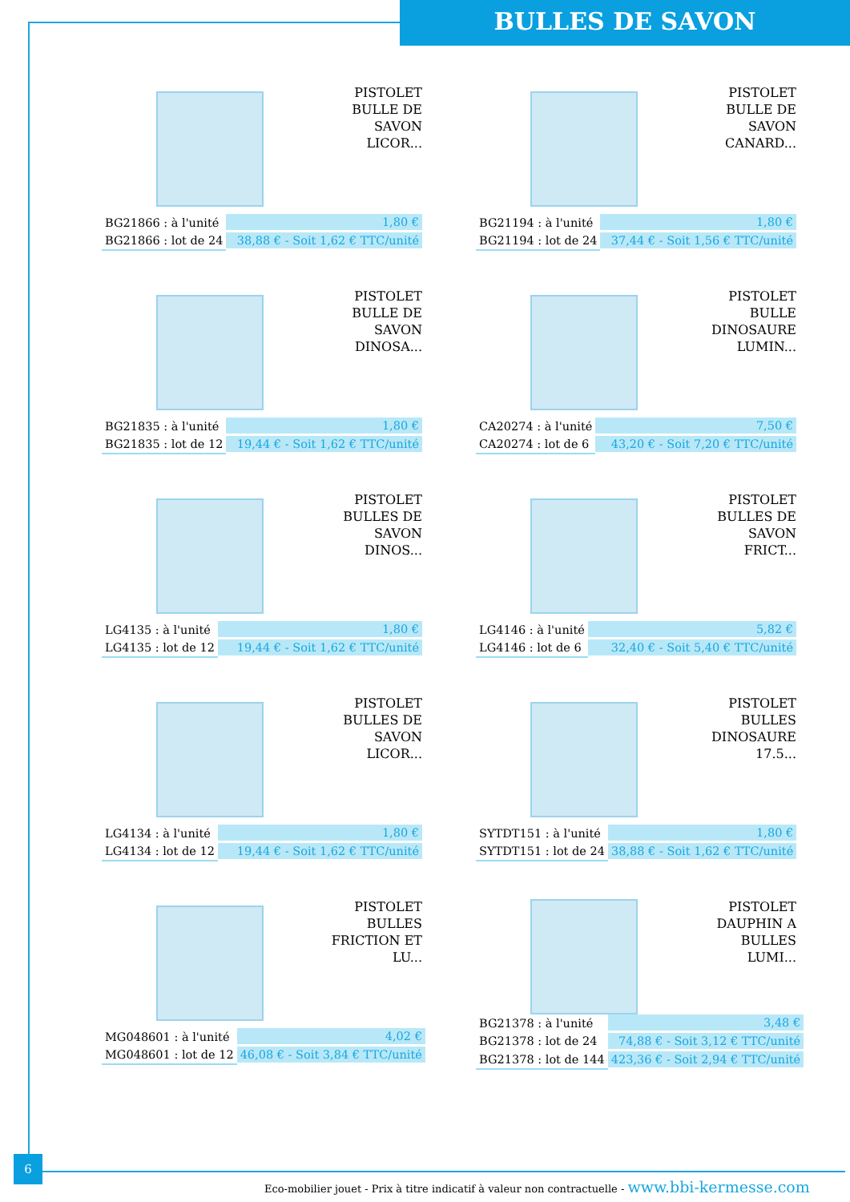BULLES DE SAVON
PISTOLET BULLE DE SAVON LICOR...
| BG21866 : à l'unité | 1,80 € |
| BG21866 : lot de 24 | 38,88 € - Soit 1,62 € TTC/unité |
PISTOLET BULLE DE SAVON CANARD...
| BG21194 : à l'unité | 1,80 € |
| BG21194 : lot de 24 | 37,44 € - Soit 1,56 € TTC/unité |
PISTOLET BULLE DE SAVON DINOSA...
| BG21835 : à l'unité | 1,80 € |
| BG21835 : lot de 12 | 19,44 € - Soit 1,62 € TTC/unité |
PISTOLET BULLE DINOSAURE LUMIN...
| CA20274 : à l'unité | 7,50 € |
| CA20274 : lot de 6 | 43,20 € - Soit 7,20 € TTC/unité |
PISTOLET BULLES DE SAVON DINOS...
| LG4135 : à l'unité | 1,80 € |
| LG4135 : lot de 12 | 19,44 € - Soit 1,62 € TTC/unité |
PISTOLET BULLES DE SAVON FRICT...
| LG4146 : à l'unité | 5,82 € |
| LG4146 : lot de 6 | 32,40 € - Soit 5,40 € TTC/unité |
PISTOLET BULLES DE SAVON LICOR...
| LG4134 : à l'unité | 1,80 € |
| LG4134 : lot de 12 | 19,44 € - Soit 1,62 € TTC/unité |
PISTOLET BULLES DINOSAURE 17.5...
| SYTDT151 : à l'unité | 1,80 € |
| SYTDT151 : lot de 24 | 38,88 € - Soit 1,62 € TTC/unité |
PISTOLET BULLES FRICTION ET LU...
| MG048601 : à l'unité | 4,02 € |
| MG048601 : lot de 12 | 46,08 € - Soit 3,84 € TTC/unité |
PISTOLET DAUPHIN A BULLES LUMI...
| BG21378 : à l'unité | 3,48 € |
| BG21378 : lot de 24 | 74,88 € - Soit 3,12 € TTC/unité |
| BG21378 : lot de 144 | 423,36 € - Soit 2,94 € TTC/unité |
6
Eco-mobilier jouet - Prix à titre indicatif à valeur non contractuelle - www.bbi-kermesse.com